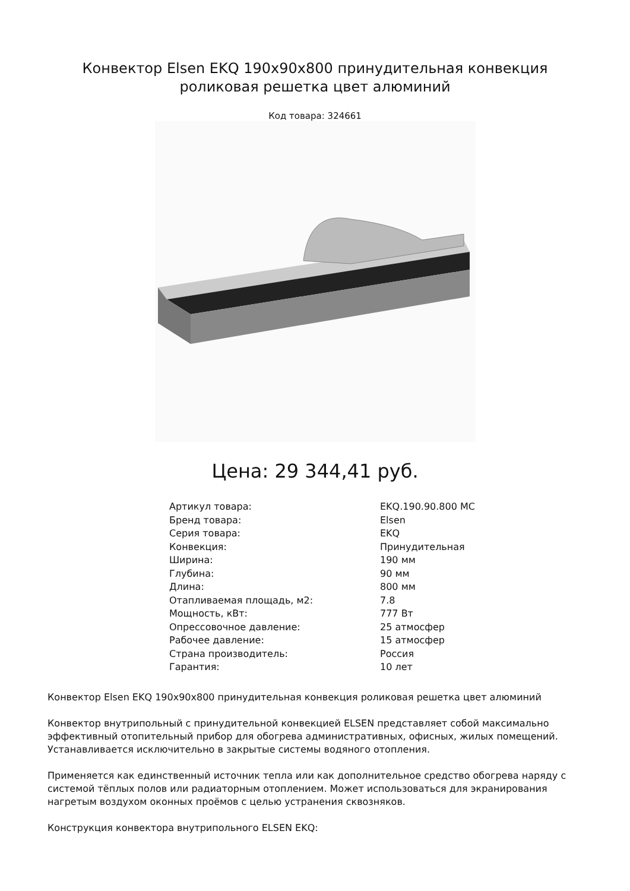Конвектор Elsen EKQ 190x90x800 принудительная конвекция роликовая решетка цвет алюминий
Код товара: 324661
Цена: 29 344,41 руб.
| Артикул товара: | EKQ.190.90.800 MC |
| Бренд товара: | Elsen |
| Серия товара: | EKQ |
| Конвекция: | Принудительная |
| Ширина: | 190 мм |
| Глубина: | 90 мм |
| Длина: | 800 мм |
| Отапливаемая площадь, м2: | 7.8 |
| Мощность, кВт: | 777 Вт |
| Опрессовочное давление: | 25 атмосфер |
| Рабочее давление: | 15 атмосфер |
| Страна производитель: | Россия |
| Гарантия: | 10 лет |
Конвектор Elsen EKQ 190x90x800 принудительная конвекция роликовая решетка цвет алюминий
Конвектор внутрипольный с принудительной конвекцией ELSEN представляет собой максимально эффективный отопительный прибор для обогрева административных, офисных, жилых помещений. Устанавливается исключительно в закрытые системы водяного отопления.
Применяется как единственный источник тепла или как дополнительное средство обогрева наряду с системой тёплых полов или радиаторным отоплением. Может использоваться для экранирования нагретым воздухом оконных проёмов с целью устранения сквозняков.
Конструкция конвектора внутрипольного ELSEN EKQ: